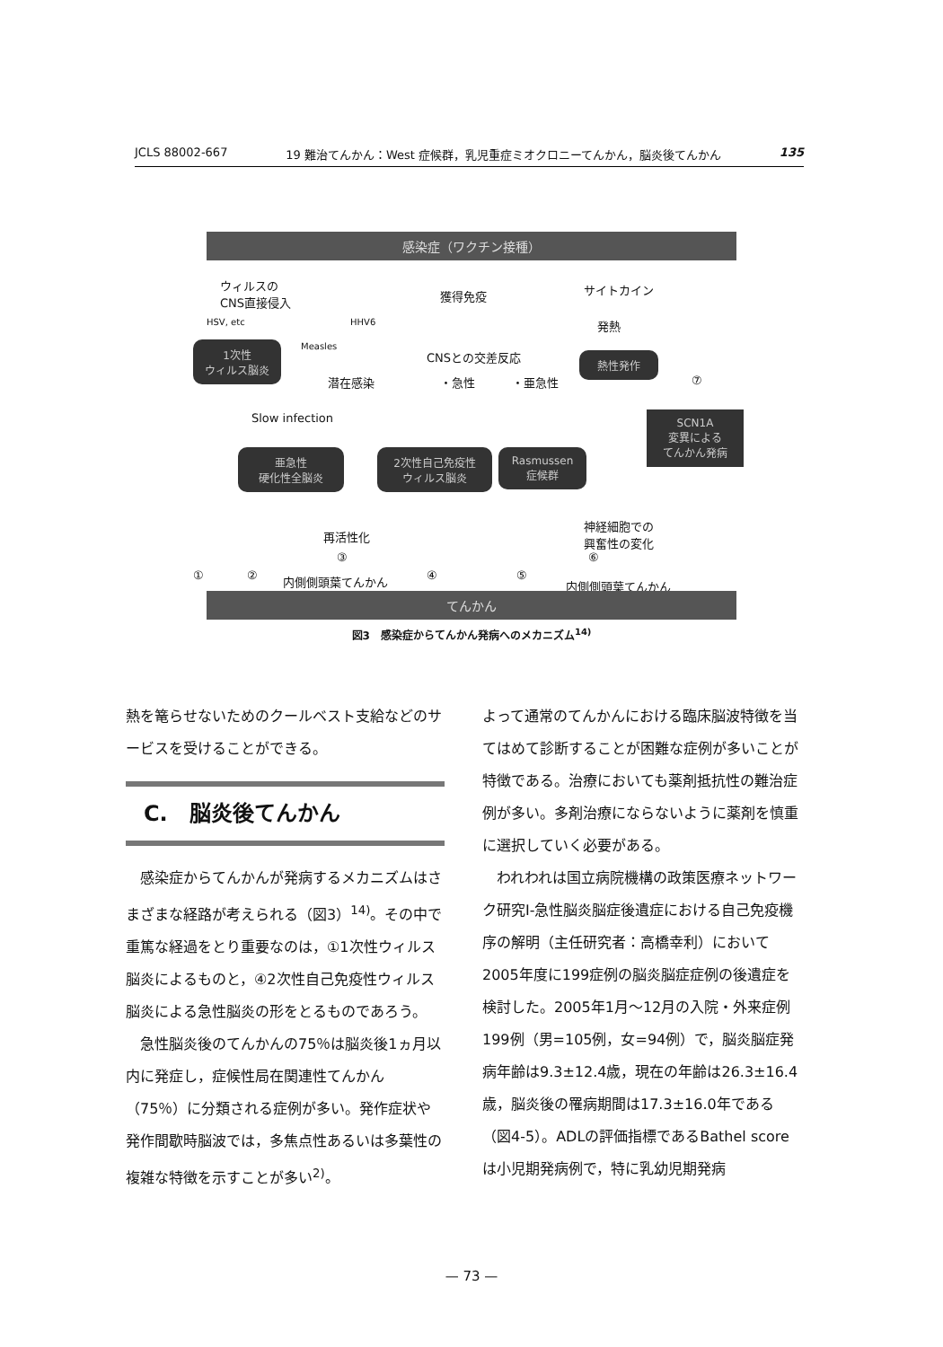JCLS 88002-667 19 難治てんかん：West 症候群，乳児重症ミオクロニーてんかん，脳炎後てんかん 135
感染症（ワクチン接種）
ウィルスの
CNS直接侵入
獲得免疫 サイトカイン
HSV, etc HHV6 発熱
Measles
1次性
ウィルス脳炎
CNSとの交差反応 熱性発作
潜在感染 ・急性 ・亜急性 ⑦
Slow infection
SCN1A
変異による
てんかん発病
亜急性
硬化性全脳炎
2次性自己免疫性
ウィルス脳炎
Rasmussen
症候群
神経細胞での
興奮性の変化
再活性化
① ②
③
④ ⑤
⑥
内側側頭葉てんかん 内側側頭葉てんかん
てんかん
図3　感染症からてんかん発病へのメカニズム<sup>14)</sup>
熱を篭らせないためのクールベスト支給などのサービスを受けることができる。
C.　脳炎後てんかん
感染症からてんかんが発病するメカニズムはさまざまな経路が考えられる（図3）<sup>14)</sup>。その中で重篤な経過をとり重要なのは，①1次性ウィルス脳炎によるものと，④2次性自己免疫性ウィルス脳炎による急性脳炎の形をとるものであろう。
急性脳炎後のてんかんの75％は脳炎後1ヵ月以内に発症し，症候性局在関連性てんかん（75％）に分類される症例が多い。発作症状や発作間歇時脳波では，多焦点性あるいは多葉性の複雑な特徴を示すことが多い<sup>2)</sup>。
よって通常のてんかんにおける臨床脳波特徴を当てはめて診断することが困難な症例が多いことが特徴である。治療においても薬剤抵抗性の難治症例が多い。多剤治療にならないように薬剤を慎重に選択していく必要がある。
われわれは国立病院機構の政策医療ネットワーク研究Ⅰ-急性脳炎脳症後遺症における自己免疫機序の解明（主任研究者：高橋幸利）において2005年度に199症例の脳炎脳症症例の後遺症を検討した。2005年1月〜12月の入院・外来症例199例（男=105例，女=94例）で，脳炎脳症発病年齢は9.3±12.4歳，現在の年齢は26.3±16.4歳，脳炎後の罹病期間は17.3±16.0年である（図4-5）。ADLの評価指標であるBathel scoreは小児期発病例で，特に乳幼児期発病
— 73 —